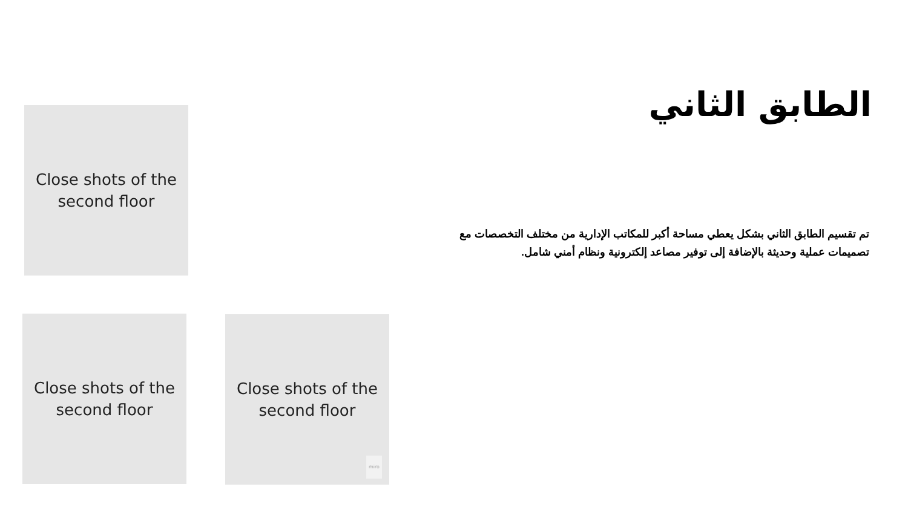الطابق الثاني
تم تقسيم الطابق الثاني بشكل يعطي مساحة أكبر للمكاتب الإدارية من مختلف التخصصات مع تصميمات عملية وحديثة بالإضافة إلى توفير مصاعد إلكترونية ونظام أمني شامل.
Close shots of the
second floor
Close shots of the
second floor
Close shots of the
second floor
miro